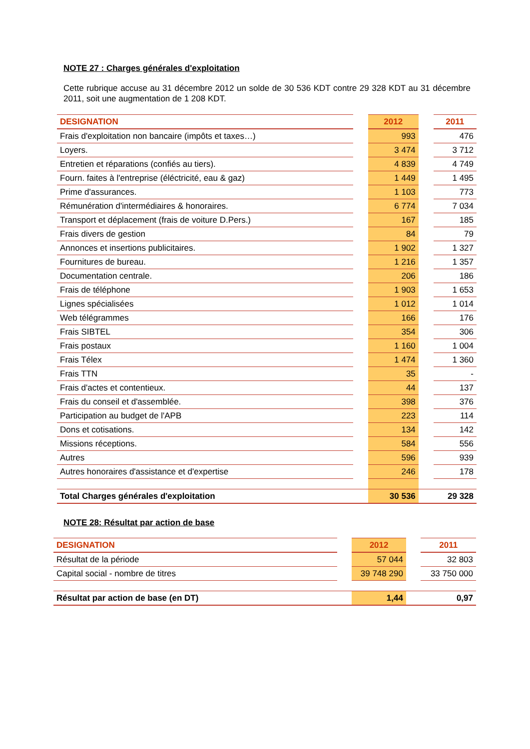NOTE 27 : Charges générales d'exploitation
Cette rubrique accuse au 31 décembre 2012 un solde de 30 536 KDT contre 29 328 KDT au 31 décembre 2011, soit une augmentation de 1 208 KDT.
| DESIGNATION | | 2012 | | 2011 |
| --- | --- | --- | --- | --- |
| Frais d'exploitation non bancaire (impôts et taxes…) | | 993 | | 476 |
| Loyers. | | 3 474 | | 3 712 |
| Entretien et réparations (confiés au tiers). | | 4 839 | | 4 749 |
| Fourn. faites à l'entreprise (éléctricité, eau & gaz) | | 1 449 | | 1 495 |
| Prime d'assurances. | | 1 103 | | 773 |
| Rémunération d'intermédiaires & honoraires. | | 6 774 | | 7 034 |
| Transport et déplacement (frais de voiture D.Pers.) | | 167 | | 185 |
| Frais divers de gestion | | 84 | | 79 |
| Annonces et insertions publicitaires. | | 1 902 | | 1 327 |
| Fournitures de bureau. | | 1 216 | | 1 357 |
| Documentation centrale. | | 206 | | 186 |
| Frais de téléphone | | 1 903 | | 1 653 |
| Lignes spécialisées | | 1 012 | | 1 014 |
| Web télégrammes | | 166 | | 176 |
| Frais SIBTEL | | 354 | | 306 |
| Frais postaux | | 1 160 | | 1 004 |
| Frais Télex | | 1 474 | | 1 360 |
| Frais TTN | | 35 | | - |
| Frais d'actes et contentieux. | | 44 | | 137 |
| Frais du conseil et d'assemblée. | | 398 | | 376 |
| Participation au budget de l'APB | | 223 | | 114 |
| Dons et cotisations. | | 134 | | 142 |
| Missions réceptions. | | 584 | | 556 |
| Autres | | 596 | | 939 |
| Autres honoraires d'assistance et d'expertise | | 246 | | 178 |
| Total Charges générales d'exploitation | | 30 536 | | 29 328 |
NOTE 28: Résultat par action de base
| DESIGNATION | | 2012 | | 2011 |
| --- | --- | --- | --- | --- |
| Résultat de la période | | 57 044 | | 32 803 |
| Capital social - nombre de titres | | 39 748 290 | | 33 750 000 |
| Résultat par action de base (en DT) | | 1,44 | | 0,97 |